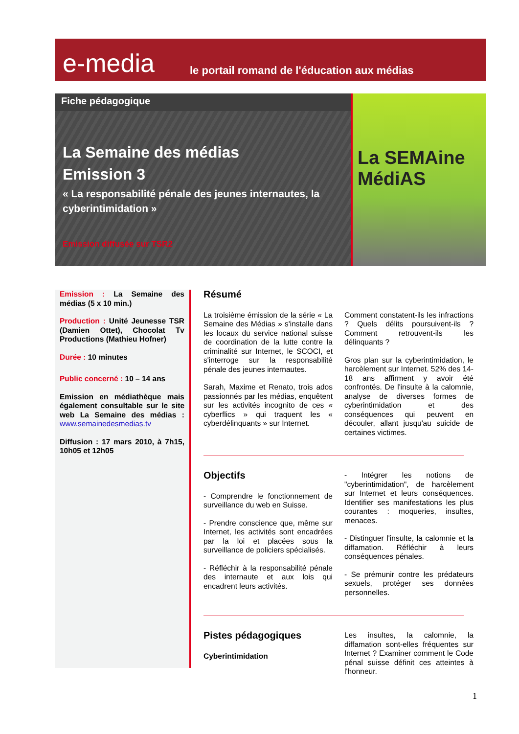e-media
le portail romand de l'éducation aux médias
Fiche pédagogique
La Semaine des médias
Emission 3
« La responsabilité pénale des jeunes internautes, la cyberintimidation »
Emission diffusée sur TSR2
La SEMAine
MédiAS
Emission : La Semaine des médias (5 x 10 min.)
Production : Unité Jeunesse TSR (Damien Ottet), Chocolat Tv Productions (Mathieu Hofner)
Durée : 10 minutes
Public concerné : 10 – 14 ans
Emission en médiathèque mais également consultable sur le site web La Semaine des médias : www.semainedesmedias.tv
Diffusion : 17 mars 2010, à 7h15, 10h05 et 12h05
Résumé
La troisième émission de la série « La Semaine des Médias » s'installe dans les locaux du service national suisse de coordination de la lutte contre la criminalité sur Internet, le SCOCI, et s'interroge sur la responsabilité pénale des jeunes internautes.
Sarah, Maxime et Renato, trois ados passionnés par les médias, enquêtent sur les activités incognito de ces « cyberflics » qui traquent les « cyberdélinquants » sur Internet.
Comment constatent-ils les infractions ? Quels délits poursuivent-ils ? Comment retrouvent-ils les délinquants ?
Gros plan sur la cyberintimidation, le harcèlement sur Internet. 52% des 14-18 ans affirment y avoir été confrontés. De l'insulte à la calomnie, analyse de diverses formes de cyberintimidation et des conséquences qui peuvent en découler, allant jusqu'au suicide de certaines victimes.
Objectifs
- Comprendre le fonctionnement de surveillance du web en Suisse.
- Prendre conscience que, même sur Internet, les activités sont encadrées par la loi et placées sous la surveillance de policiers spécialisés.
- Réfléchir à la responsabilité pénale des internaute et aux lois qui encadrent leurs activités.
- Intégrer les notions de "cyberintimidation", de harcèlement sur Internet et leurs conséquences. Identifier ses manifestations les plus courantes : moqueries, insultes, menaces.
- Distinguer l'insulte, la calomnie et la diffamation. Réfléchir à leurs conséquences pénales.
- Se prémunir contre les prédateurs sexuels, protéger ses données personnelles.
Pistes pédagogiques
Cyberintimidation
Les insultes, la calomnie, la diffamation sont-elles fréquentes sur Internet ? Examiner comment le Code pénal suisse définit ces atteintes à l'honneur.
1